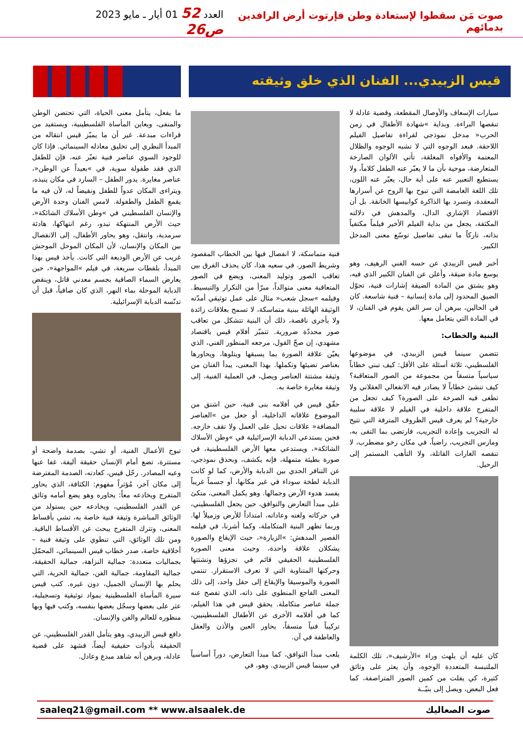صوت مَن سقطوا لإستعادة وطن فإرتوت أرض الرافدين بدمائهم
العدد 52 01 أيار ـ مايو 2023 ص26
قيس الزبيدي... الفنان الذي خلق وثيقته
سيارات الإسعاف والأوصال المقطعة، وقضية عادلة لا تنقصها البراءة. وبداية »شهادة الأطفال في زمن الحرب« مدخل نموذجي لقراءة تفاصيل الفيلم اللاحقة. فبعد الوجوه التي لا تشبه الوجوه والظلال المعتمة والأفواه المغلقة، تأتي الألوان الصارخة المتعارضة، موحية بأن ما لا يعبّر عنه الطفل كلاماً، ولا يستطيع التعبير عنه على أية حال، يعبّر عنه اللون، تلك اللغة الغامضة التي تبوح بها الروح عن أسرارها المعقدة، وتسرد بها الذاكرة كوابيسها الخانقة. بل أن الاقتصاد الإشاري الدال، والمدهش في دلالته المكثفة، يجعل من بداية الفيلم الأخير فيلماً مكتفياً بذاته، تاركاً ما تبقى تفاصيل توسّع معنى المدخل الكبير.
أخبر قيس الزبيدي عن حسه الفني الرهيف، وهو يوسع مادة ضيقة، وأعلن عن الفنان الكبير الذي فيه، وهو يشتق من المادة الضيقة إشارات فنية، تحوّل الضيق المحدود إلى مادة إنسانية – فنية شاسعة. كان في الحالين، يبرهن أن سر الفن يقوم في الفنان، لا في المادة التي يتعامل معها.
البنية والخطاب:
تتضمن سينما قيس الزبيدي، في موضوعها الفلسطيني، ثلاثة أسئلة على الأقل: كيف تبني خطاباً سياسياً متسقاً من مجموعة من الصور المتعاقبة؟ كيف تنشئ خطاباً لا يصادر فيه الانفعالي العقلاني ولا تطغى فيه الصرخة على الصورة؟ كيف تجعل من المتفرج علاقة داخلية في الفيلم لا علاقة سلبية خارجية؟ لم يعرف قيس الظروف المترفة التي تتيح له التجريب وإعادة التجريب، فارتضى بما التقى به، ومارس التجريب، راضياً، في مكان رخو مضطرب، لا تنقصه الغارات القاتلة، ولا التأهب المستمر إلى الرحيل.
كان عليه أن يلهث وراء »الأرشيف«، تلك الكلمة الملتبسة المتعددة الوجوه، وأن يعثر على وثائق كثيرة، كي يفلت من كمين الصور المتراصفة، كما فعل البعض، ويصل إلى بنيّــة
فنية متماسكة، لا انفصال فيها بين الخطاب المقصود وشريط الصور. في سعيه هذا، كان يحذف الفرق بين تعاقب الصور وتوليد المعنى، ويضع في الصور المتعاقبة معنى متوالداً، مبرّأ من التكرار والتبسيط. وفيلمه »سجل شعب« مثال على عمل توثيقي أمدّته الوثيقة الهائلة ببنية متماسكة، لا تسمح بعلاقات زائدة ولا بأخرى ناقصة، ذلك أن البنية تتشكل من تعاقب صور محددّة ضرورية. تتميّز أفلام قيس باقتصاد مشهدي، إن صحّ القول، مرجعه المنظور الفني، الذي يعيّن علاقة الصورة بما يسبقها ويتلوها، ويحاورها بعناصر تضيئها وتكملها. بهذا المعنى، يبدأ الفنان من وثيقة مشتتة العناصر ويصل، في العملية الفنية، إلى وثيقة مغايرة خاصة به.
حقّق قيس في أفلامه بنى فنية، حين اشتق من الموضوع علاقاته الداخلية، أو جعل من »العناصر المضافة« علاقات تحيل على العمل ولا تقف خارجه. فحين يستدعي الدبابة الإسرائيلية في »وطن الأسلاك الشائكة«، ويستدعي معها الأرض الفلسطينية، في صورة بطيئة متمهلة، فإنه يكشف، وبحذق نموذجي، عن التنافر الحدي بين الدبابة والأرض، كما لو كانت الدبابة لطخة سوداء في غير مكانها، أو جسماً غريباً يفسد هدوء الأرض وجمالها. وهو يكمل المعنى، متكئ على مبدأ التعارض والتوافق، حين يجعل الفلسطيني، في حركاته ولغته وعاداته، امتداداً للأرض وزميلاً لها. وربما تظهر البنية المتكاملة، وكما أشرنا، في فيلمه القصير المدهش: »الزيارة«، حيث الإيقاع والصورة يشكلان علاقة واحدة، وحيث معنى الصورة الفلسطينية الحقيقي قائم في تجزؤها وتشتتها وحركتها المتناوبة التي لا تعرف الاستقرار. تنتمي الصورة والموسيقا والإيقاع إلى حقل واحد، إلى ذلك المعنى الفاجع المنطوي على ذاته، الذي تفصح عنه جملة عناصر متكاملة. يحقق قيس في هذا الفيلم، كما في أفلامه الأخرى عن الأطفال الفلسطينيين، تركيباً فنياً متسقاً، يحاور العين والأذن والعقل والعاطفة في آن.
يلعب مبدأ التوافق، كما مبدأ التعارض، دوراً أساسياً في سينما قيس الزبيدي. وهو، في
ما يفعل، يتأمل معنى الحياة، التي تحتضن الوطن والمنفى، ويعاين المأساة الفلسطينية، ويستفيد من قراءات مبدعة. غير أن ما يميّز قيس انتقاله من المبدأ النظري إلى تخليق معادله السينمائي. فإذا كان للوجود السوي عناصر فنية تعبّر عنه، فإن للطفل الذي فقد طفولة سوية، في »بعيداً عن الوطن«، عناصر مغايرة. يدور الطفل – السارد في مكان ينبذه، ويتراءى المكان عدواً للطفل ونقيضاً له، لأن فيه ما يقمع الطفل والطفولة. لامس الفنان وحدة الأرض والإنسان الفلسطيني في »وطن الأسلاك الشائكة«، حيث الأرض المنتهكة تبدو، رغم انتهاكها، هادئة سرمدية، وانتقل، وهو يحاور الأطفال، إلى الانفصال بين المكان والإنسان، لأن المكان الموحل الموحش غريب عن الأرض الوديعة التي كانت. يأخذ قيس بهذا المبدأ، بلقطات سريعة، في فيلم »المواجهة«، حين يعارض السماء الصافية بجسم معدني قاتل، وينقض الدبابة الموحلة بماء النهر، الذي كان صافياً، قبل أن تدنّسه الدبابة الإسرائيلية.
تبوح الأعمال الفنية، أو تشي، بصدمة واضحة أو مستترة، تضع أمام الإنسان حقيقة أليفة، غفا عنها وعيه المصادر. رحّل قيس، كعادته، الصدمة المفترضة إلى مكان آخر، مُؤثراً مفهوم: الكثافة، الذي يحاور المتفرج ويخادعه معاً: يحاوره وهو يضع أمامه وثائق عن القدر الفلسطيني، ويخادعه حين يستولد من الوثائق المباشرة وثيقة فنية خاصة به، تشي بأقساط المعنى، وتترك المتفرج يبحث عن الأقساط الباقية. ومن تلك الوثائق، التي تنطوي على وثيقة فنية – أخلاقية خاصة، صدر خطاب قيس السينمائي، المحمّل بجماليات متعددة: جمالية النزاهة، جمالية الحقيقة، جمالية المقاومة، جمالية الفن، جمالية الحرية، التي يحلم بها الإنسان الجميل، دون غيره. كتب قيس سيرة المأساة الفلسطينية بمواد توثيقية وتسجيلية، عثر على بعضها وسجّل بعضها بنفسه، وكتب فيها وبها منظوره للعالم والفن والإنسان.
دافع قيس الزبيدي، وهو يتأمل القدر الفلسطيني، عن الحقيقة بأدوات حقيقية أيضاً، فشهد على قضية عادلة، وبرهن أنه شاهد مبدع وعادل.
saaleq21@gmail.com ** www.alsaalek.de صوت الصعاليك